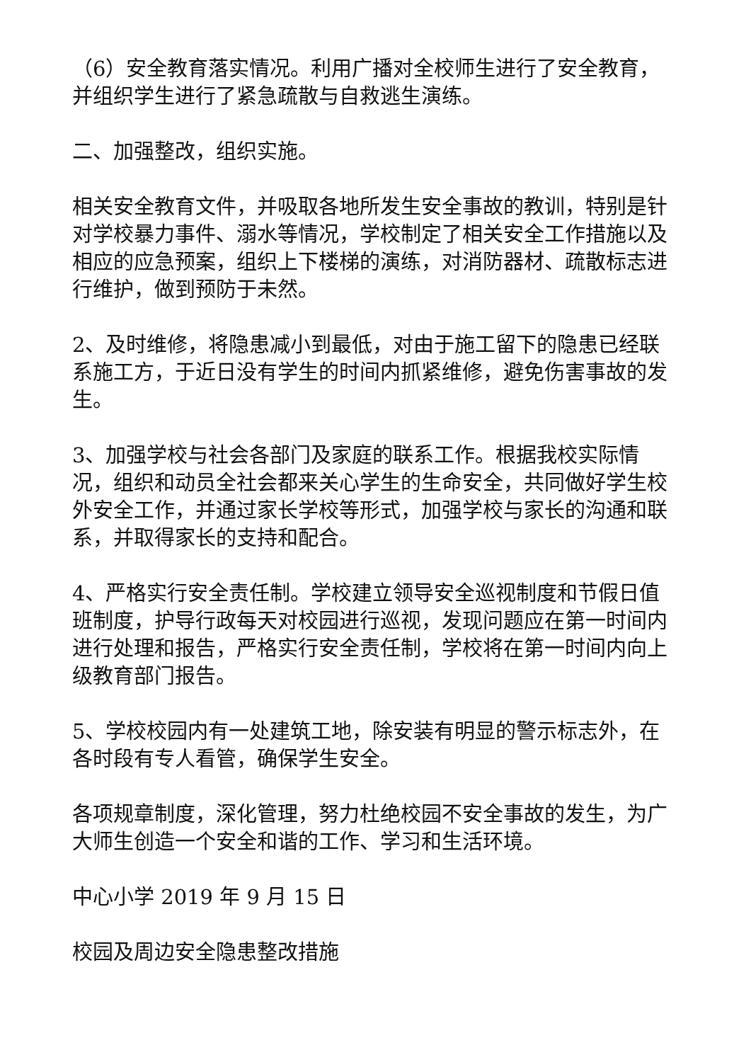（6）安全教育落实情况。利用广播对全校师生进行了安全教育，并组织学生进行了紧急疏散与自救逃生演练。
二、加强整改，组织实施。
相关安全教育文件，并吸取各地所发生安全事故的教训，特别是针对学校暴力事件、溺水等情况，学校制定了相关安全工作措施以及相应的应急预案，组织上下楼梯的演练，对消防器材、疏散标志进行维护，做到预防于未然。
2、及时维修，将隐患减小到最低，对由于施工留下的隐患已经联系施工方，于近日没有学生的时间内抓紧维修，避免伤害事故的发生。
3、加强学校与社会各部门及家庭的联系工作。根据我校实际情况，组织和动员全社会都来关心学生的生命安全，共同做好学生校外安全工作，并通过家长学校等形式，加强学校与家长的沟通和联系，并取得家长的支持和配合。
4、严格实行安全责任制。学校建立领导安全巡视制度和节假日值班制度，护导行政每天对校园进行巡视，发现问题应在第一时间内进行处理和报告，严格实行安全责任制，学校将在第一时间内向上级教育部门报告。
5、学校校园内有一处建筑工地，除安装有明显的警示标志外，在各时段有专人看管，确保学生安全。
各项规章制度，深化管理，努力杜绝校园不安全事故的发生，为广大师生创造一个安全和谐的工作、学习和生活环境。
中心小学 2019 年 9 月 15 日
校园及周边安全隐患整改措施